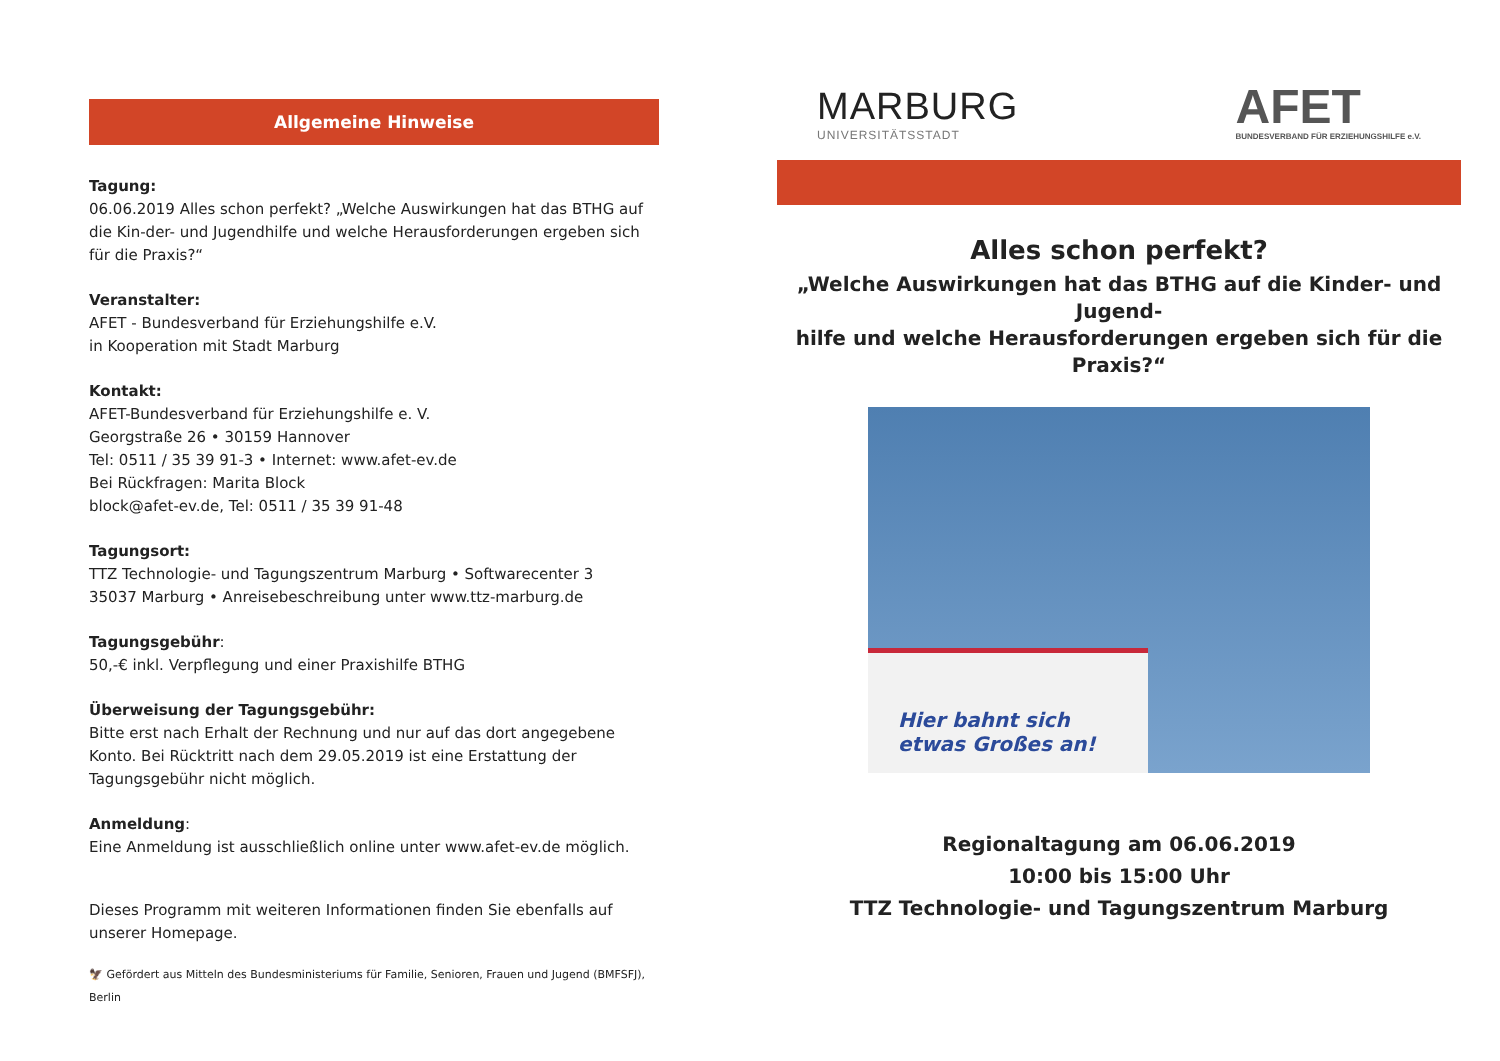Allgemeine Hinweise
Tagung:
06.06.2019 Alles schon perfekt? „Welche Auswirkungen hat das BTHG auf die Kin-der- und Jugendhilfe und welche Herausforderungen ergeben sich für die Praxis?“
Veranstalter:
AFET - Bundesverband für Erziehungshilfe e.V.
in Kooperation mit Stadt Marburg
Kontakt:
AFET-Bundesverband für Erziehungshilfe e. V.
Georgstraße 26 • 30159 Hannover
Tel: 0511 / 35 39 91-3 • Internet: www.afet-ev.de
Bei Rückfragen: Marita Block
block@afet-ev.de, Tel: 0511 / 35 39 91-48
Tagungsort:
TTZ Technologie- und Tagungszentrum Marburg • Softwarecenter 3
35037 Marburg • Anreisebeschreibung unter www.ttz-marburg.de
Tagungsgebühr:
50,-€ inkl. Verpflegung und einer Praxishilfe BTHG
Überweisung der Tagungsgebühr:
Bitte erst nach Erhalt der Rechnung und nur auf das dort angegebene Konto. Bei Rücktritt nach dem 29.05.2019 ist eine Erstattung der Tagungsgebühr nicht möglich.
Anmeldung:
Eine Anmeldung ist ausschließlich online unter www.afet-ev.de möglich.
Dieses Programm mit weiteren Informationen finden Sie ebenfalls auf unserer Homepage.
🦅 Gefördert aus Mitteln des Bundesministeriums für Familie, Senioren, Frauen und Jugend (BMFSFJ), Berlin
MARBURG
UNIVERSITÄTSSTADT
AFET
BUNDESVERBAND FÜR ERZIEHUNGSHILFE e.V.
Alles schon perfekt?
„Welche Auswirkungen hat das BTHG auf die Kinder- und Jugend-
hilfe und welche Herausforderungen ergeben sich für die Praxis?“
Hier bahnt sich
etwas Großes an!
Regionaltagung am 06.06.2019
10:00 bis 15:00 Uhr
TTZ Technologie- und Tagungszentrum Marburg